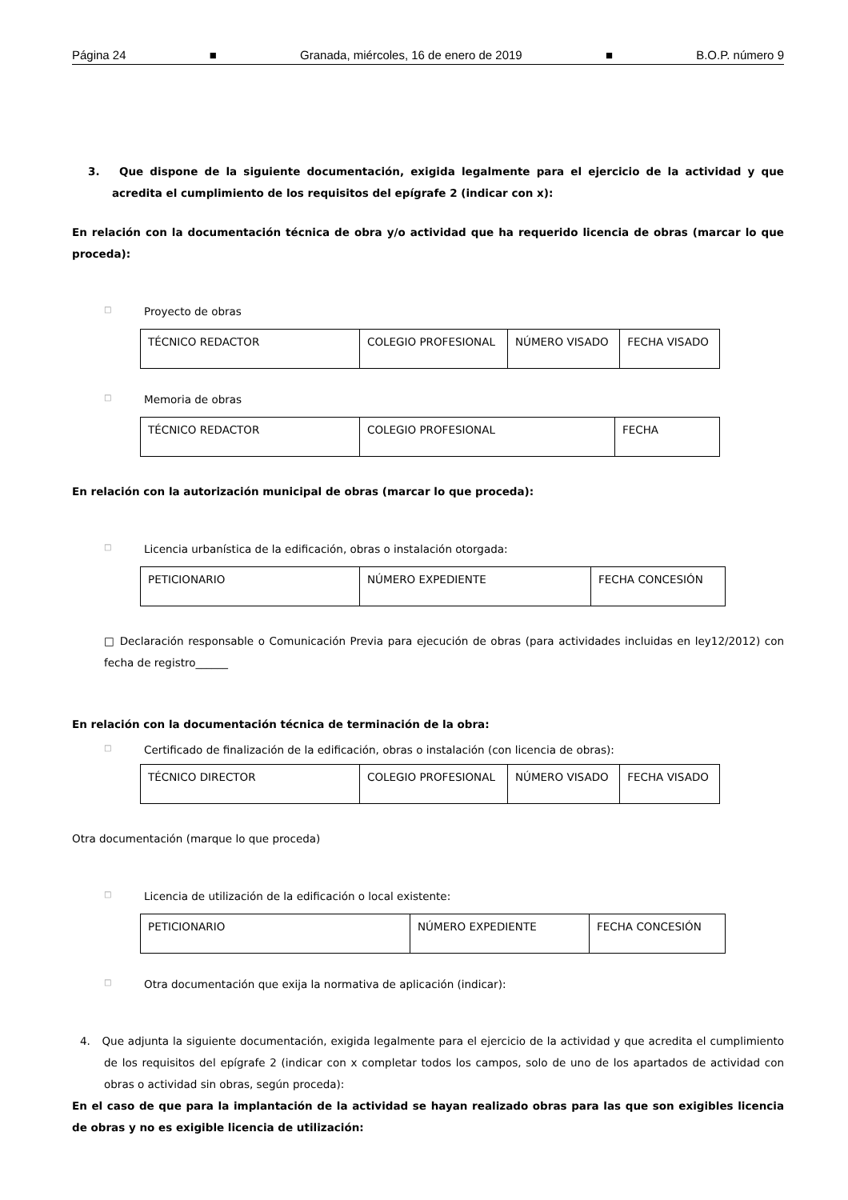Página 24 ■ Granada, miércoles, 16 de enero de 2019 ■ B.O.P. número 9
3. Que dispone de la siguiente documentación, exigida legalmente para el ejercicio de la actividad y que acredita el cumplimiento de los requisitos del epígrafe 2 (indicar con x):
En relación con la documentación técnica de obra y/o actividad que ha requerido licencia de obras (marcar lo que proceda):
□ Proyecto de obras
| TÉCNICO REDACTOR | COLEGIO PROFESIONAL | NÚMERO VISADO | FECHA VISADO |
□ Memoria de obras
| TÉCNICO REDACTOR | COLEGIO PROFESIONAL | FECHA |
En relación con la autorización municipal de obras (marcar lo que proceda):
□ Licencia urbanística de la edificación, obras o instalación otorgada:
| PETICIONARIO | NÚMERO EXPEDIENTE | FECHA CONCESIÓN |
□ Declaración responsable o Comunicación Previa para ejecución de obras (para actividades incluidas en ley12/2012) con fecha de registro______
En relación con la documentación técnica de terminación de la obra:
□ Certificado de finalización de la edificación, obras o instalación (con licencia de obras):
| TÉCNICO DIRECTOR | COLEGIO PROFESIONAL | NÚMERO VISADO | FECHA VISADO |
Otra documentación (marque lo que proceda)
□ Licencia de utilización de la edificación o local existente:
| PETICIONARIO | NÚMERO EXPEDIENTE | FECHA CONCESIÓN |
□ Otra documentación que exija la normativa de aplicación (indicar):
4. Que adjunta la siguiente documentación, exigida legalmente para el ejercicio de la actividad y que acredita el cumplimiento de los requisitos del epígrafe 2 (indicar con x completar todos los campos, solo de uno de los apartados de actividad con obras o actividad sin obras, según proceda):
En el caso de que para la implantación de la actividad se hayan realizado obras para las que son exigibles licencia de obras y no es exigible licencia de utilización: